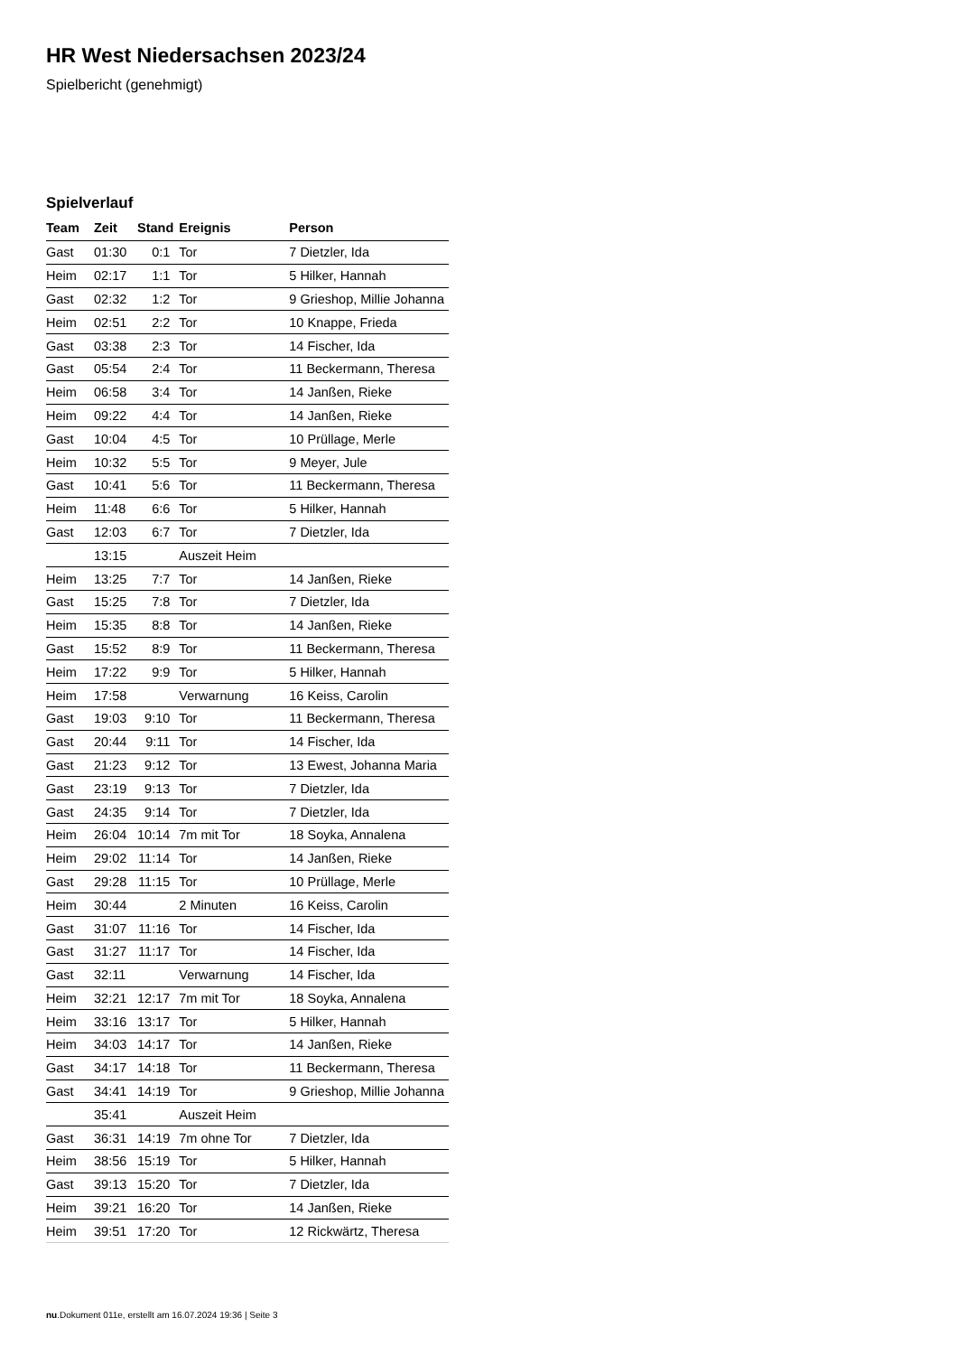HR West Niedersachsen 2023/24
Spielbericht (genehmigt)
Spielverlauf
| Team | Zeit | Stand | Ereignis | Person |
| --- | --- | --- | --- | --- |
| Gast | 01:30 | 0:1 | Tor | 7 Dietzler, Ida |
| Heim | 02:17 | 1:1 | Tor | 5 Hilker, Hannah |
| Gast | 02:32 | 1:2 | Tor | 9 Grieshop, Millie Johanna |
| Heim | 02:51 | 2:2 | Tor | 10 Knappe, Frieda |
| Gast | 03:38 | 2:3 | Tor | 14 Fischer, Ida |
| Gast | 05:54 | 2:4 | Tor | 11 Beckermann, Theresa |
| Heim | 06:58 | 3:4 | Tor | 14 Janßen, Rieke |
| Heim | 09:22 | 4:4 | Tor | 14 Janßen, Rieke |
| Gast | 10:04 | 4:5 | Tor | 10 Prüllage, Merle |
| Heim | 10:32 | 5:5 | Tor | 9 Meyer, Jule |
| Gast | 10:41 | 5:6 | Tor | 11 Beckermann, Theresa |
| Heim | 11:48 | 6:6 | Tor | 5 Hilker, Hannah |
| Gast | 12:03 | 6:7 | Tor | 7 Dietzler, Ida |
| | 13:15 | | Auszeit Heim | |
| Heim | 13:25 | 7:7 | Tor | 14 Janßen, Rieke |
| Gast | 15:25 | 7:8 | Tor | 7 Dietzler, Ida |
| Heim | 15:35 | 8:8 | Tor | 14 Janßen, Rieke |
| Gast | 15:52 | 8:9 | Tor | 11 Beckermann, Theresa |
| Heim | 17:22 | 9:9 | Tor | 5 Hilker, Hannah |
| Heim | 17:58 | | Verwarnung | 16 Keiss, Carolin |
| Gast | 19:03 | 9:10 | Tor | 11 Beckermann, Theresa |
| Gast | 20:44 | 9:11 | Tor | 14 Fischer, Ida |
| Gast | 21:23 | 9:12 | Tor | 13 Ewest, Johanna Maria |
| Gast | 23:19 | 9:13 | Tor | 7 Dietzler, Ida |
| Gast | 24:35 | 9:14 | Tor | 7 Dietzler, Ida |
| Heim | 26:04 | 10:14 | 7m mit Tor | 18 Soyka, Annalena |
| Heim | 29:02 | 11:14 | Tor | 14 Janßen, Rieke |
| Gast | 29:28 | 11:15 | Tor | 10 Prüllage, Merle |
| Heim | 30:44 | | 2 Minuten | 16 Keiss, Carolin |
| Gast | 31:07 | 11:16 | Tor | 14 Fischer, Ida |
| Gast | 31:27 | 11:17 | Tor | 14 Fischer, Ida |
| Gast | 32:11 | | Verwarnung | 14 Fischer, Ida |
| Heim | 32:21 | 12:17 | 7m mit Tor | 18 Soyka, Annalena |
| Heim | 33:16 | 13:17 | Tor | 5 Hilker, Hannah |
| Heim | 34:03 | 14:17 | Tor | 14 Janßen, Rieke |
| Gast | 34:17 | 14:18 | Tor | 11 Beckermann, Theresa |
| Gast | 34:41 | 14:19 | Tor | 9 Grieshop, Millie Johanna |
| | 35:41 | | Auszeit Heim | |
| Gast | 36:31 | 14:19 | 7m ohne Tor | 7 Dietzler, Ida |
| Heim | 38:56 | 15:19 | Tor | 5 Hilker, Hannah |
| Gast | 39:13 | 15:20 | Tor | 7 Dietzler, Ida |
| Heim | 39:21 | 16:20 | Tor | 14 Janßen, Rieke |
| Heim | 39:51 | 17:20 | Tor | 12 Rickwärtz, Theresa |
nu.Dokument 011e, erstellt am 16.07.2024 19:36 | Seite 3